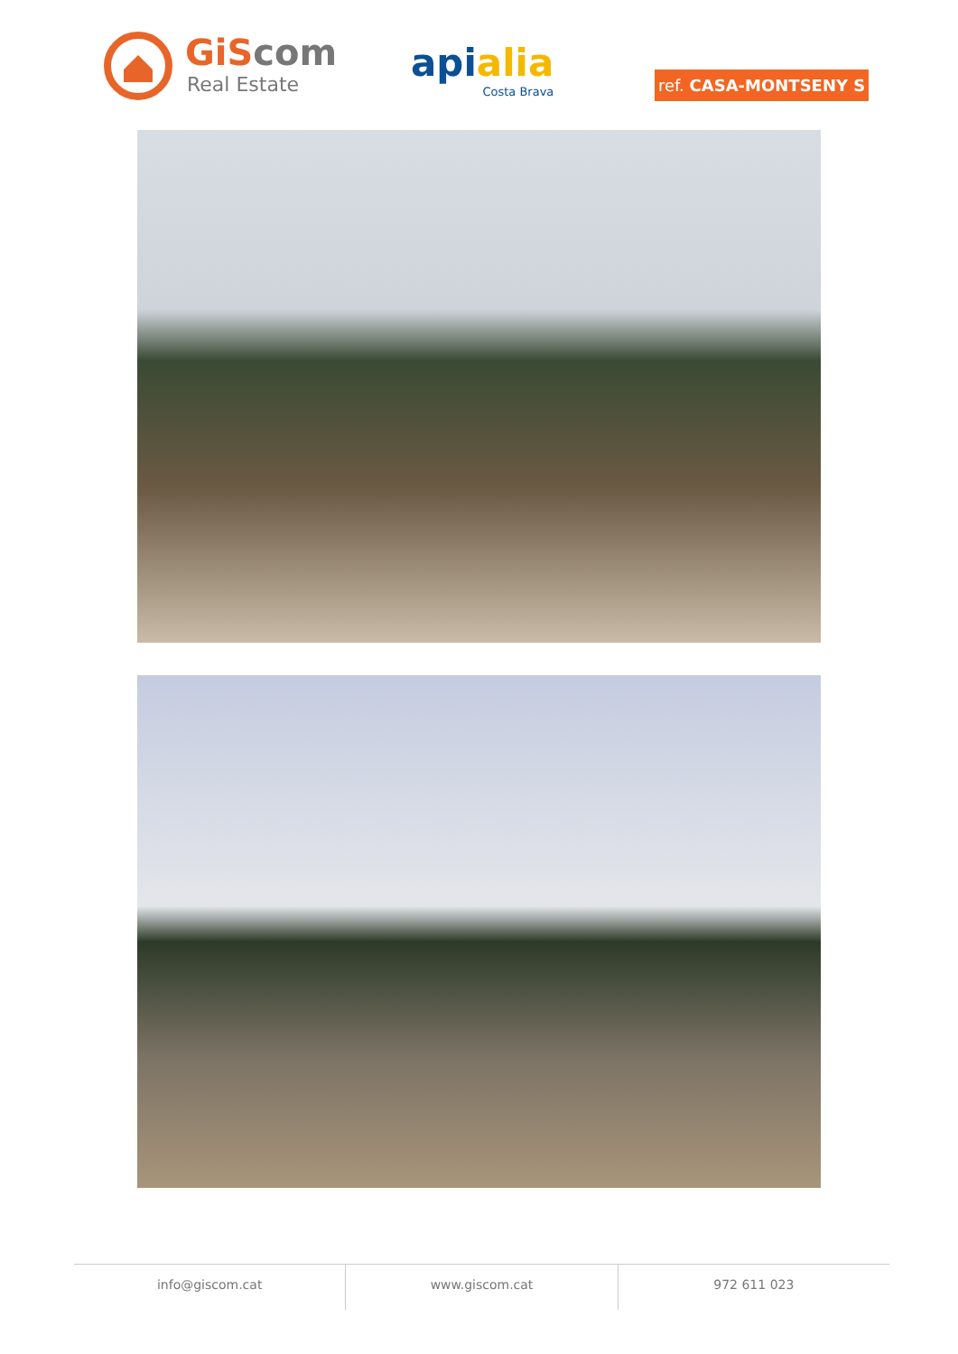GiScom
Real Estate
api alia
Costa Brava
ref. CASA-MONTSENY S
info@giscom.cat www.giscom.cat 972 611 023